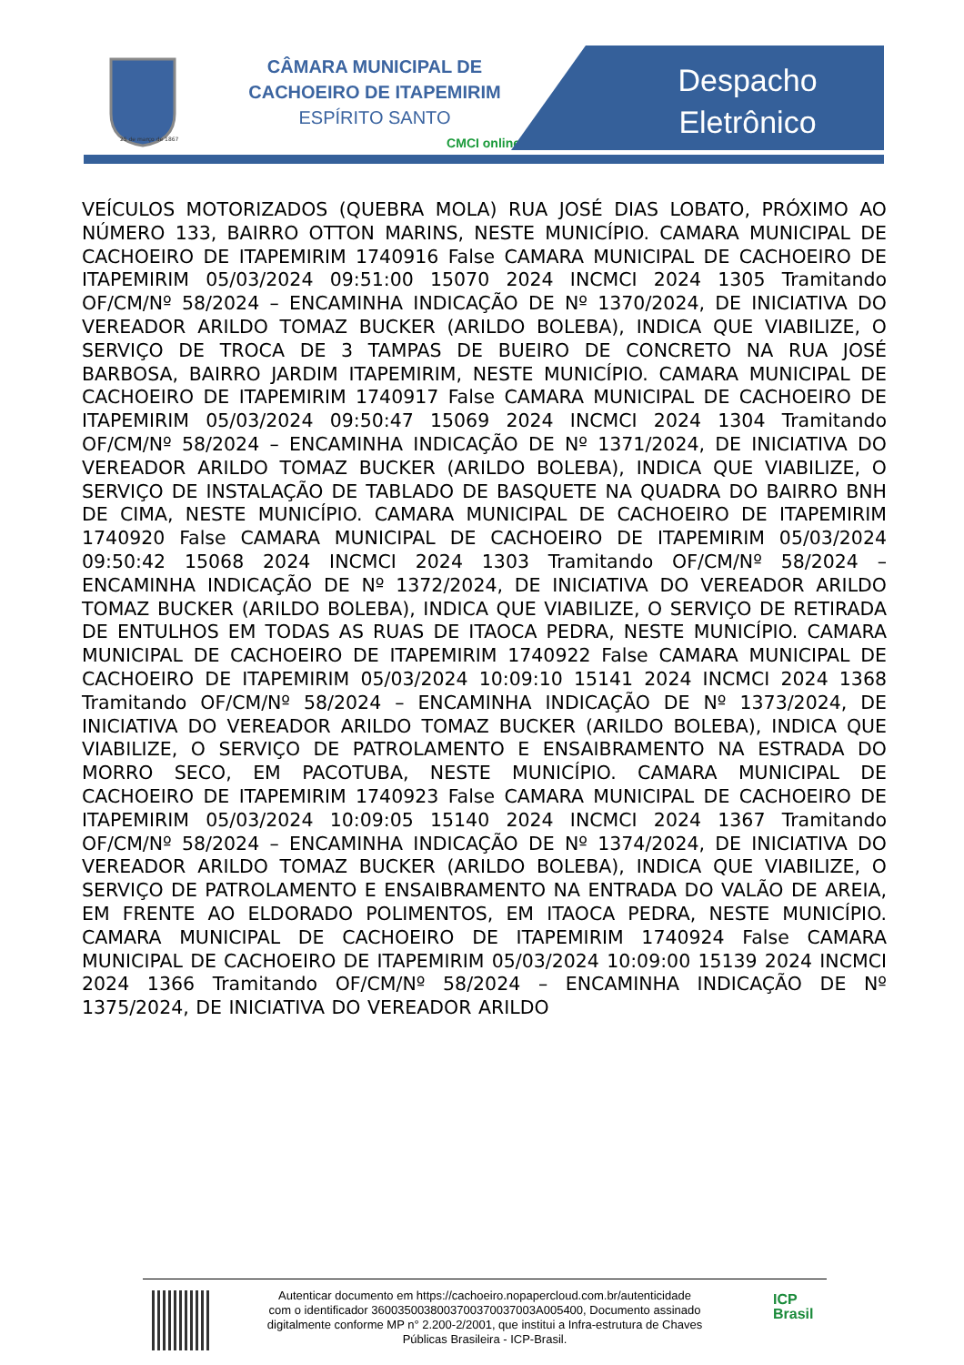25 de março de 1867
CÂMARA MUNICIPAL DE
CACHOEIRO DE ITAPEMIRIM
ESPÍRITO SANTO
CMCI online
Despacho Eletrônico
VEÍCULOS MOTORIZADOS (QUEBRA MOLA) RUA JOSÉ DIAS LOBATO, PRÓXIMO AO NÚMERO 133, BAIRRO OTTON MARINS, NESTE MUNICÍPIO. CAMARA MUNICIPAL DE CACHOEIRO DE ITAPEMIRIM 1740916 False CAMARA MUNICIPAL DE CACHOEIRO DE ITAPEMIRIM 05/03/2024 09:51:00 15070 2024 INCMCI 2024 1305 Tramitando OF/CM/Nº 58/2024 – ENCAMINHA INDICAÇÃO DE Nº 1370/2024, DE INICIATIVA DO VEREADOR ARILDO TOMAZ BUCKER (ARILDO BOLEBA), INDICA QUE VIABILIZE, O SERVIÇO DE TROCA DE 3 TAMPAS DE BUEIRO DE CONCRETO NA RUA JOSÉ BARBOSA, BAIRRO JARDIM ITAPEMIRIM, NESTE MUNICÍPIO. CAMARA MUNICIPAL DE CACHOEIRO DE ITAPEMIRIM 1740917 False CAMARA MUNICIPAL DE CACHOEIRO DE ITAPEMIRIM 05/03/2024 09:50:47 15069 2024 INCMCI 2024 1304 Tramitando OF/CM/Nº 58/2024 – ENCAMINHA INDICAÇÃO DE Nº 1371/2024, DE INICIATIVA DO VEREADOR ARILDO TOMAZ BUCKER (ARILDO BOLEBA), INDICA QUE VIABILIZE, O SERVIÇO DE INSTALAÇÃO DE TABLADO DE BASQUETE NA QUADRA DO BAIRRO BNH DE CIMA, NESTE MUNICÍPIO. CAMARA MUNICIPAL DE CACHOEIRO DE ITAPEMIRIM 1740920 False CAMARA MUNICIPAL DE CACHOEIRO DE ITAPEMIRIM 05/03/2024 09:50:42 15068 2024 INCMCI 2024 1303 Tramitando OF/CM/Nº 58/2024 – ENCAMINHA INDICAÇÃO DE Nº 1372/2024, DE INICIATIVA DO VEREADOR ARILDO TOMAZ BUCKER (ARILDO BOLEBA), INDICA QUE VIABILIZE, O SERVIÇO DE RETIRADA DE ENTULHOS EM TODAS AS RUAS DE ITAOCA PEDRA, NESTE MUNICÍPIO. CAMARA MUNICIPAL DE CACHOEIRO DE ITAPEMIRIM 1740922 False CAMARA MUNICIPAL DE CACHOEIRO DE ITAPEMIRIM 05/03/2024 10:09:10 15141 2024 INCMCI 2024 1368 Tramitando OF/CM/Nº 58/2024 – ENCAMINHA INDICAÇÃO DE Nº 1373/2024, DE INICIATIVA DO VEREADOR ARILDO TOMAZ BUCKER (ARILDO BOLEBA), INDICA QUE VIABILIZE, O SERVIÇO DE PATROLAMENTO E ENSAIBRAMENTO NA ESTRADA DO MORRO SECO, EM PACOTUBA, NESTE MUNICÍPIO. CAMARA MUNICIPAL DE CACHOEIRO DE ITAPEMIRIM 1740923 False CAMARA MUNICIPAL DE CACHOEIRO DE ITAPEMIRIM 05/03/2024 10:09:05 15140 2024 INCMCI 2024 1367 Tramitando OF/CM/Nº 58/2024 – ENCAMINHA INDICAÇÃO DE Nº 1374/2024, DE INICIATIVA DO VEREADOR ARILDO TOMAZ BUCKER (ARILDO BOLEBA), INDICA QUE VIABILIZE, O SERVIÇO DE PATROLAMENTO E ENSAIBRAMENTO NA ENTRADA DO VALÃO DE AREIA, EM FRENTE AO ELDORADO POLIMENTOS, EM ITAOCA PEDRA, NESTE MUNICÍPIO. CAMARA MUNICIPAL DE CACHOEIRO DE ITAPEMIRIM 1740924 False CAMARA MUNICIPAL DE CACHOEIRO DE ITAPEMIRIM 05/03/2024 10:09:00 15139 2024 INCMCI 2024 1366 Tramitando OF/CM/Nº 58/2024 – ENCAMINHA INDICAÇÃO DE Nº 1375/2024, DE INICIATIVA DO VEREADOR ARILDO
Autenticar documento em https://cachoeiro.nopapercloud.com.br/autenticidade
com o identificador 360035003800370037003700​3A005400, Documento assinado
digitalmente conforme MP n° 2.200-2/2001, que institui a Infra-estrutura de Chaves
Públicas Brasileira - ICP-Brasil.
ICP
Brasil